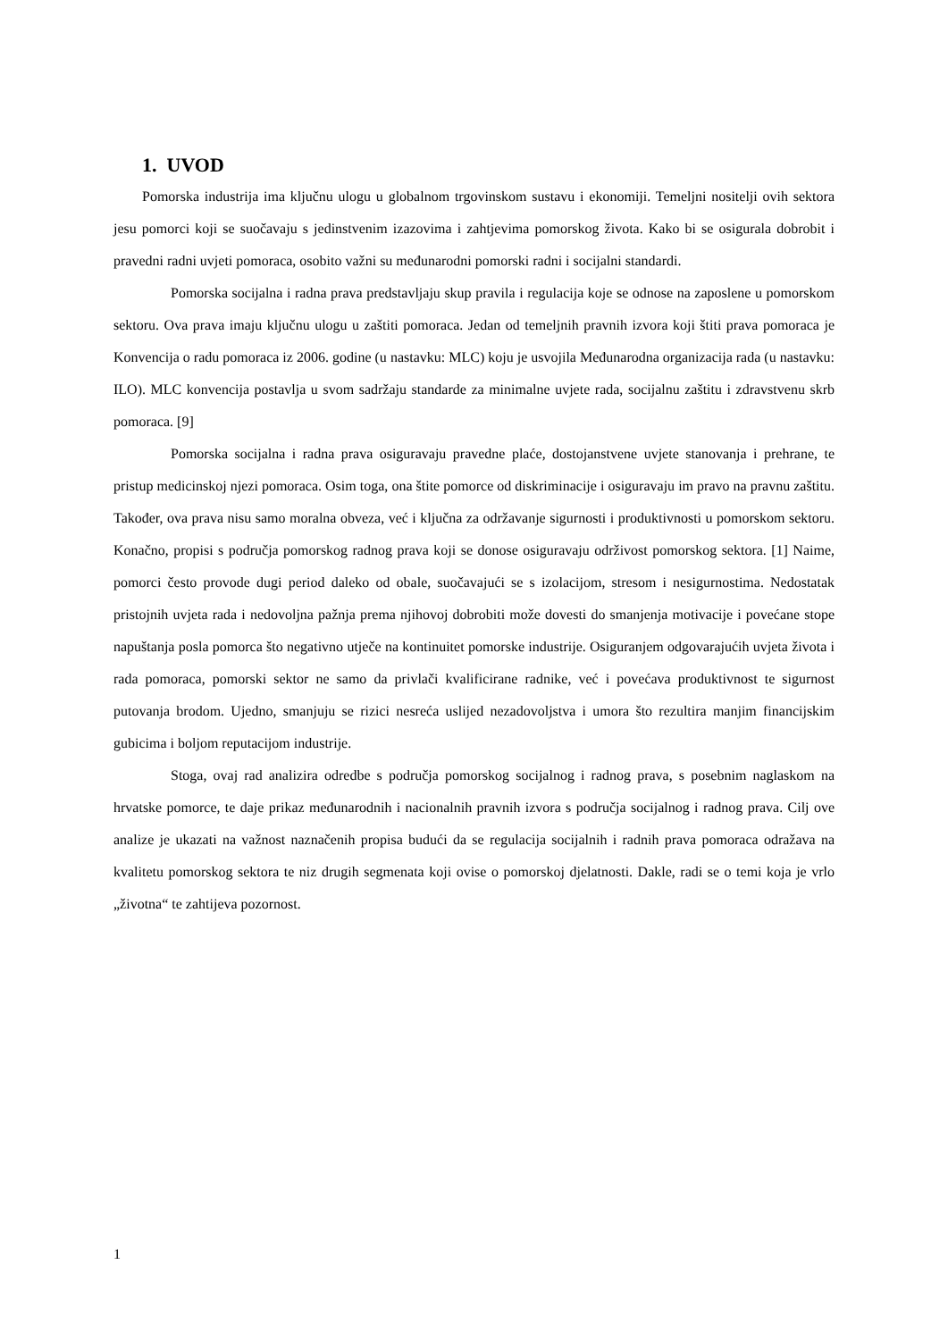1. UVOD
Pomorska industrija ima ključnu ulogu u globalnom trgovinskom sustavu i ekonomiji. Temeljni nositelji ovih sektora jesu pomorci koji se suočavaju s jedinstvenim izazovima i zahtjevima pomorskog života. Kako bi se osigurala dobrobit i pravedni radni uvjeti pomoraca, osobito važni su međunarodni pomorski radni i socijalni standardi.
Pomorska socijalna i radna prava predstavljaju skup pravila i regulacija koje se odnose na zaposlene u pomorskom sektoru. Ova prava imaju ključnu ulogu u zaštiti pomoraca. Jedan od temeljnih pravnih izvora koji štiti prava pomoraca je Konvencija o radu pomoraca iz 2006. godine (u nastavku: MLC) koju je usvojila Međunarodna organizacija rada (u nastavku: ILO). MLC konvencija postavlja u svom sadržaju standarde za minimalne uvjete rada, socijalnu zaštitu i zdravstvenu skrb pomoraca. [9]
Pomorska socijalna i radna prava osiguravaju pravedne plaće, dostojanstvene uvjete stanovanja i prehrane, te pristup medicinskoj njezi pomoraca. Osim toga, ona štite pomorce od diskriminacije i osiguravaju im pravo na pravnu zaštitu. Također, ova prava nisu samo moralna obveza, već i ključna za održavanje sigurnosti i produktivnosti u pomorskom sektoru. Konačno, propisi s područja pomorskog radnog prava koji se donose osiguravaju održivost pomorskog sektora. [1] Naime, pomorci često provode dugi period daleko od obale, suočavajući se s izolacijom, stresom i nesigurnostima. Nedostatak pristojnih uvjeta rada i nedovoljna pažnja prema njihovoj dobrobiti može dovesti do smanjenja motivacije i povećane stope napuštanja posla pomorca što negativno utječe na kontinuitet pomorske industrije. Osiguranjem odgovarajućih uvjeta života i rada pomoraca, pomorski sektor ne samo da privlači kvalificirane radnike, već i povećava produktivnost te sigurnost putovanja brodom. Ujedno, smanjuju se rizici nesreća uslijed nezadovoljstva i umora što rezultira manjim financijskim gubicima i boljom reputacijom industrije.
Stoga, ovaj rad analizira odredbe s područja pomorskog socijalnog i radnog prava, s posebnim naglaskom na hrvatske pomorce, te daje prikaz međunarodnih i nacionalnih pravnih izvora s područja socijalnog i radnog prava. Cilj ove analize je ukazati na važnost naznačenih propisa budući da se regulacija socijalnih i radnih prava pomoraca odražava na kvalitetu pomorskog sektora te niz drugih segmenata koji ovise o pomorskoj djelatnosti. Dakle, radi se o temi koja je vrlo „životna“ te zahtijeva pozornost.
1